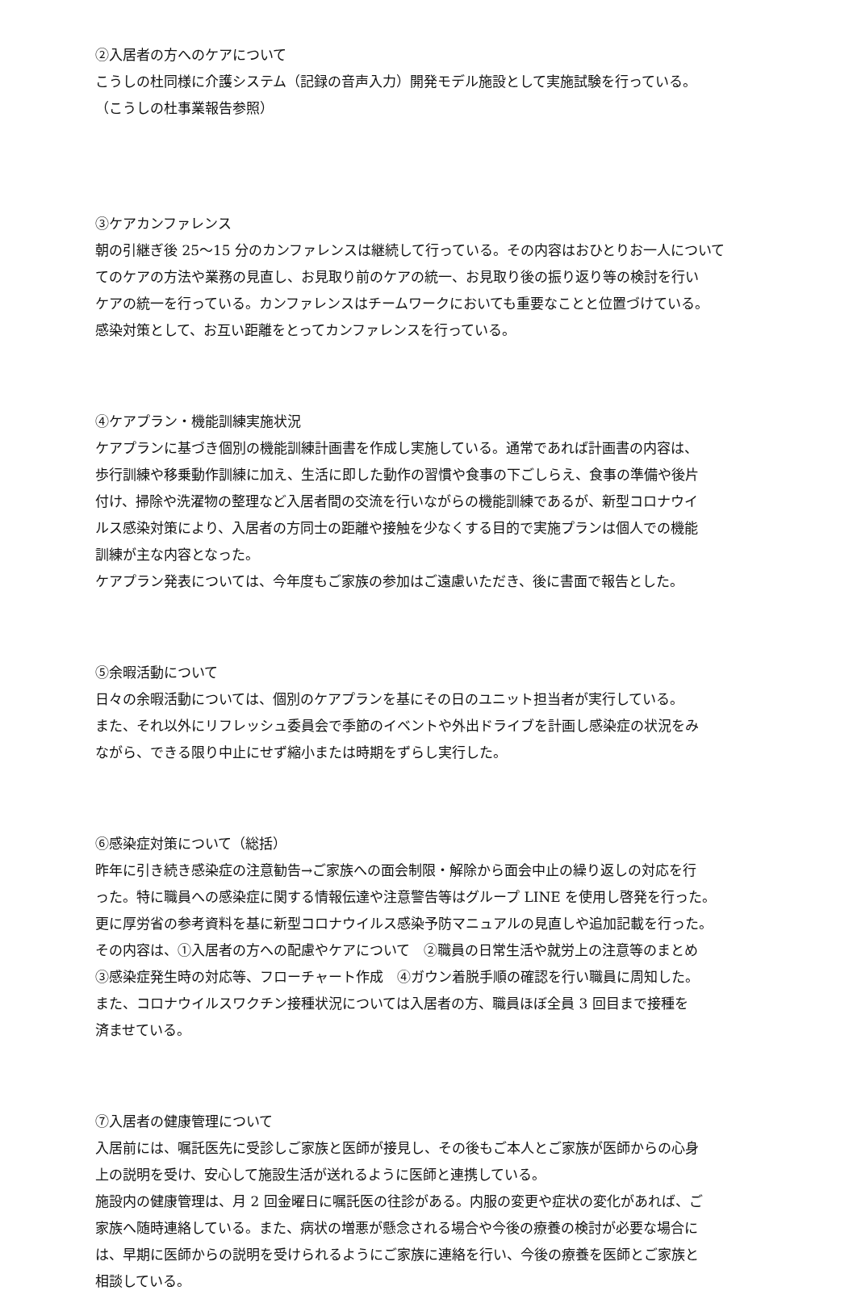②入居者の方へのケアについて
こうしの杜同様に介護システム（記録の音声入力）開発モデル施設として実施試験を行っている。
（こうしの杜事業報告参照）
③ケアカンファレンス
朝の引継ぎ後 25～15 分のカンファレンスは継続して行っている。その内容はおひとりお一人について
てのケアの方法や業務の見直し、お見取り前のケアの統一、お見取り後の振り返り等の検討を行い
ケアの統一を行っている。カンファレンスはチームワークにおいても重要なことと位置づけている。
感染対策として、お互い距離をとってカンファレンスを行っている。
④ケアプラン・機能訓練実施状況
ケアプランに基づき個別の機能訓練計画書を作成し実施している。通常であれば計画書の内容は、
歩行訓練や移乗動作訓練に加え、生活に即した動作の習慣や食事の下ごしらえ、食事の準備や後片
付け、掃除や洗濯物の整理など入居者間の交流を行いながらの機能訓練であるが、新型コロナウイ
ルス感染対策により、入居者の方同士の距離や接触を少なくする目的で実施プランは個人での機能
訓練が主な内容となった。
ケアプラン発表については、今年度もご家族の参加はご遠慮いただき、後に書面で報告とした。
⑤余暇活動について
日々の余暇活動については、個別のケアプランを基にその日のユニット担当者が実行している。
また、それ以外にリフレッシュ委員会で季節のイベントや外出ドライブを計画し感染症の状況をみ
ながら、できる限り中止にせず縮小または時期をずらし実行した。
⑥感染症対策について（総括）
昨年に引き続き感染症の注意勧告→ご家族への面会制限・解除から面会中止の繰り返しの対応を行
った。特に職員への感染症に関する情報伝達や注意警告等はグループ LINE を使用し啓発を行った。
更に厚労省の参考資料を基に新型コロナウイルス感染予防マニュアルの見直しや追加記載を行った。
その内容は、①入居者の方への配慮やケアについて　②職員の日常生活や就労上の注意等のまとめ
③感染症発生時の対応等、フローチャート作成　④ガウン着脱手順の確認を行い職員に周知した。
また、コロナウイルスワクチン接種状況については入居者の方、職員ほぼ全員 3 回目まで接種を
済ませている。
⑦入居者の健康管理について
入居前には、嘱託医先に受診しご家族と医師が接見し、その後もご本人とご家族が医師からの心身
上の説明を受け、安心して施設生活が送れるように医師と連携している。
施設内の健康管理は、月 2 回金曜日に嘱託医の往診がある。内服の変更や症状の変化があれば、ご
家族へ随時連絡している。また、病状の増悪が懸念される場合や今後の療養の検討が必要な場合に
は、早期に医師からの説明を受けられるようにご家族に連絡を行い、今後の療養を医師とご家族と
相談している。